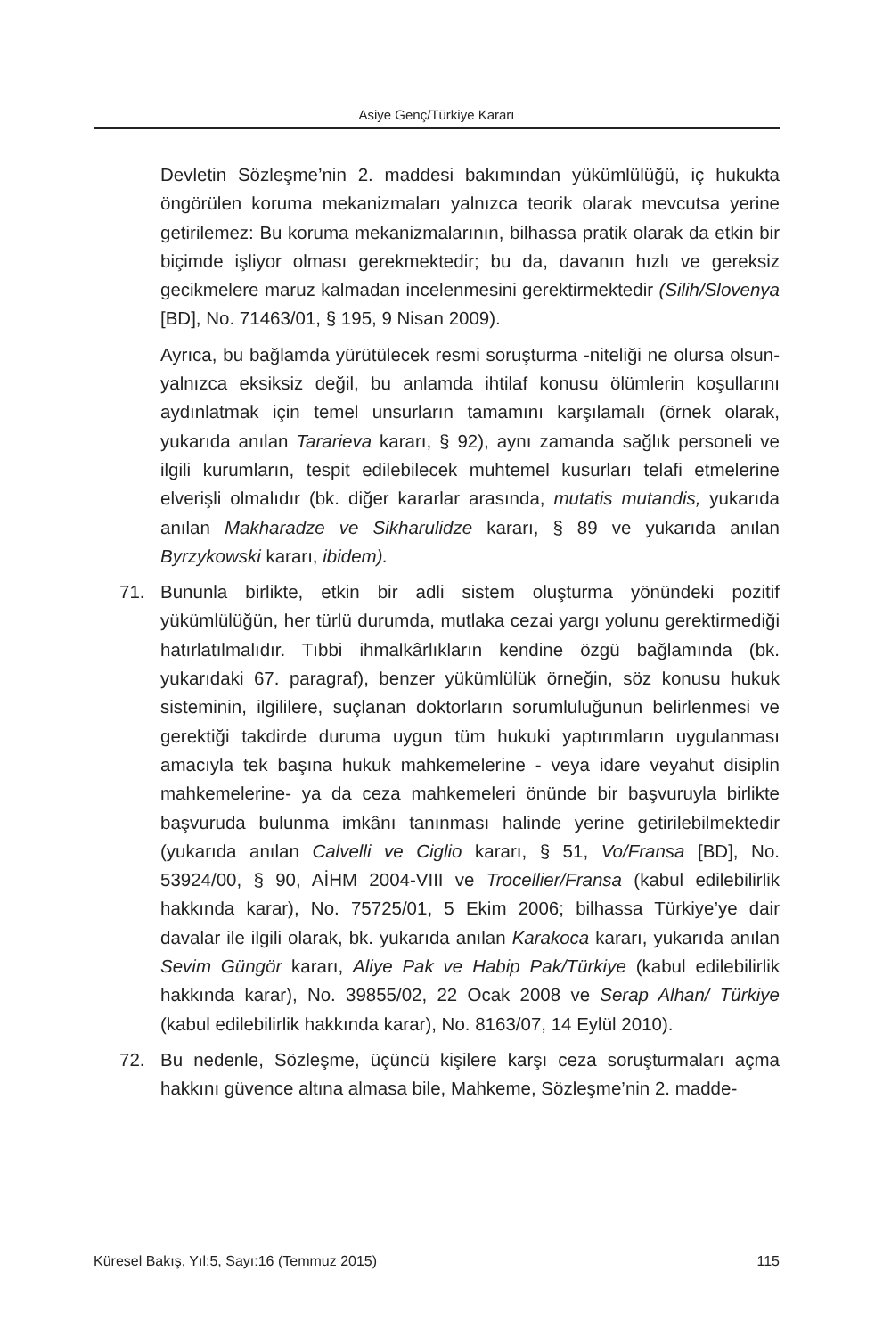Asiye Genç/Türkiye Kararı
Devletin Sözleşme’nin 2. maddesi bakımından yükümlülüğü, iç hukukta öngörülen koruma mekanizmaları yalnızca teorik olarak mevcutsa yerine getirilemez: Bu koruma mekanizmalarının, bilhassa pratik olarak da etkin bir biçimde işliyor olması gerekmektedir; bu da, davanın hızlı ve gereksiz gecikmelere maruz kalmadan incelenmesini gerektirmektedir (Silih/Slovenya [BD], No. 71463/01, § 195, 9 Nisan 2009).
Ayrıca, bu bağlamda yürütülecek resmi soruşturma -niteliği ne olursa olsun- yalnızca eksiksiz değil, bu anlamda ihtilaf konusu ölümlerin koşullarını aydınlatmak için temel unsurların tamamını karşılamalı (örnek olarak, yukarıda anılan Tararieva kararı, § 92), aynı zamanda sağlık personeli ve ilgili kurumların, tespit edilebilecek muhtemel kusurları telafi etmelerine elverişli olmalıdır (bk. diğer kararlar arasında, mutatis mutandis, yukarıda anılan Makharadze ve Sikharulidze kararı, § 89 ve yukarıda anılan Byrzykowski kararı, ibidem).
71. Bununla birlikte, etkin bir adli sistem oluşturma yönündeki pozitif yükümlülüğün, her türlü durumda, mutlaka cezai yargı yolunu gerektirmediği hatırlatılmalıdır. Tıbbi ihmalkârlıkların kendine özgü bağlamında (bk. yukarıdaki 67. paragraf), benzer yükümlülük örneğin, söz konusu hukuk sisteminin, ilgililere, suçlanan doktorların sorumluluğunun belirlenmesi ve gerektiği takdirde duruma uygun tüm hukuki yaptırımların uygulanması amacıyla tek başına hukuk mahkemelerine - veya idare veyahut disiplin mahkemelerine- ya da ceza mahkemeleri önünde bir başvuruyla birlikte başvuruda bulunma imkânı tanınması halinde yerine getirilebilmektedir (yukarıda anılan Calvelli ve Ciglio kararı, § 51, Vo/Fransa [BD], No. 53924/00, § 90, AİHM 2004-VIII ve Trocellier/Fransa (kabul edilebilirlik hakkında karar), No. 75725/01, 5 Ekim 2006; bilhassa Türkiye’ye dair davalar ile ilgili olarak, bk. yukarıda anılan Karakoca kararı, yukarıda anılan Sevim Güngör kararı, Aliye Pak ve Habip Pak/Türkiye (kabul edilebilirlik hakkında karar), No. 39855/02, 22 Ocak 2008 ve Serap Alhan/ Türkiye (kabul edilebilirlik hakkında karar), No. 8163/07, 14 Eylül 2010).
72. Bu nedenle, Sözleşme, üçüncü kişilere karşı ceza soruşturmaları açma hakkını güvence altına almasa bile, Mahkeme, Sözleşme’nin 2. madde-
Küresel Bakış, Yıl:5, Sayı:16 (Temmuz 2015) 115